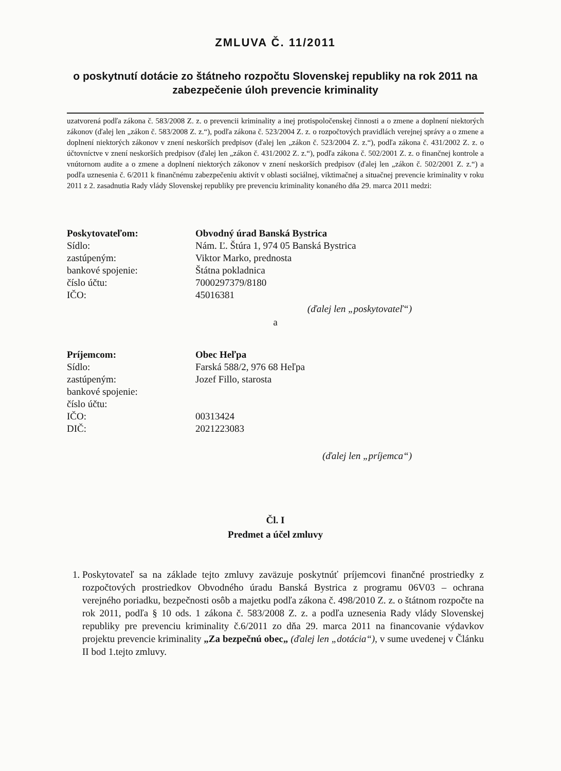ZMLUVA Č. 11/2011
o poskytnutí dotácie zo štátneho rozpočtu Slovenskej republiky na rok 2011 na zabezpečenie úloh prevencie kriminality
uzatvorená podľa zákona č. 583/2008 Z. z. o prevencii kriminality a inej protispoločenskej činnosti a o zmene a doplnení niektorých zákonov (ďalej len „zákon č. 583/2008 Z. z.“), podľa zákona č. 523/2004 Z. z. o rozpočtových pravidlách verejnej správy a o zmene a doplnení niektorých zákonov v znení neskorších predpisov (ďalej len „zákon č. 523/2004 Z. z.“), podľa zákona č. 431/2002 Z. z. o účtovníctve v znení neskorších predpisov (ďalej len „zákon č. 431/2002 Z. z.“), podľa zákona č. 502/2001 Z. z. o finančnej kontrole a vnútornom audite a o zmene a doplnení niektorých zákonov v znení neskorších predpisov (ďalej len „zákon č. 502/2001 Z. z.“) a podľa uznesenia č. 6/2011 k finančnému zabezpečeniu aktivít v oblasti sociálnej, viktimačnej a situačnej prevencie kriminality v roku 2011 z 2. zasadnutia Rady vlády Slovenskej republiky pre prevenciu kriminality konaného dňa 29. marca 2011 medzi:
| Poskytovateľom: | Obvodný úrad Banská Bystrica |
| Sídlo: | Nám. Ľ. Štúra 1, 974 05 Banská Bystrica |
| zastúpeným: | Viktor Marko, prednosta |
| bankové spojenie: | Štátna pokladnica |
| číslo účtu: | 7000297379/8180 |
| IČO: | 45016381 |
(ďalej len „poskytovateľ“)
a
| Príjemcom: | Obec Heľpa |
| Sídlo: | Farská 588/2, 976 68 Heľpa |
| zastúpeným: | Jozef Fillo, starosta |
| bankové spojenie: | |
| číslo účtu: | |
| IČO: | 00313424 |
| DIČ: | 2021223083 |
(ďalej len „príjemca“)
Čl. I
Predmet a účel zmluvy
1. Poskytovateľ sa na základe tejto zmluvy zaväzuje poskytnúť príjemcovi finančné prostriedky z rozpočtových prostriedkov Obvodného úradu Banská Bystrica z programu 06V03 – ochrana verejného poriadku, bezpečnosti osôb a majetku podľa zákona č. 498/2010 Z. z. o štátnom rozpočte na rok 2011, podľa § 10 ods. 1 zákona č. 583/2008 Z. z. a podľa uznesenia Rady vlády Slovenskej republiky pre prevenciu kriminality č.6/2011 zo dňa 29. marca 2011 na financovanie výdavkov projektu prevencie kriminality „Za bezpečnú obec„ (ďalej len „dotácia“), v sume uvedenej v Článku II bod 1.tejto zmluvy.